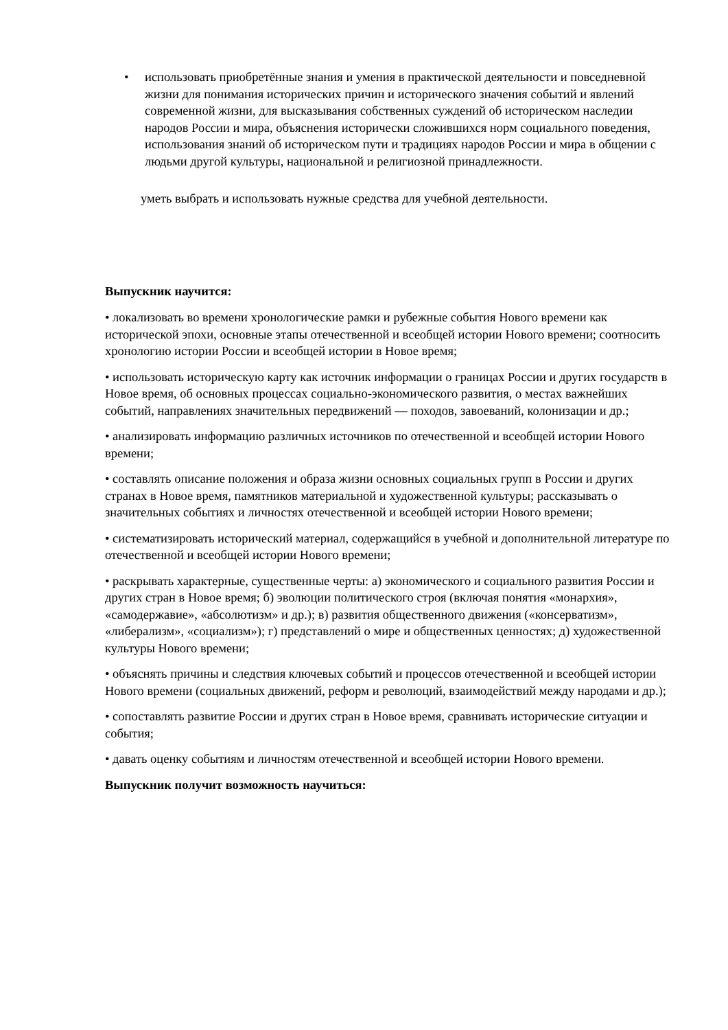• использовать приобретённые знания и умения в практической деятельности и повседневной жизни для понимания исторических причин и исторического значения событий и явлений современной жизни, для высказывания собственных суждений об историческом наследии народов России и мира, объяснения исторически сложившихся норм социального поведения, использования знаний об историческом пути и традициях народов России и мира в общении с людьми другой культуры, национальной и религиозной принадлежности.
уметь выбрать и использовать нужные средства для учебной деятельности.
Выпускник научится:
• локализовать во времени хронологические рамки и рубежные события Нового времени как исторической эпохи, основные этапы отечественной и всеобщей истории Нового времени; соотносить хронологию истории России и всеобщей истории в Новое время;
• использовать историческую карту как источник информации о границах России и других государств в Новое время, об основных процессах социально-экономического развития, о местах важнейших событий, направлениях значительных передвижений — походов, завоеваний, колонизации и др.;
• анализировать информацию различных источников по отечественной и всеобщей истории Нового времени;
• составлять описание положения и образа жизни основных социальных групп в России и других странах в Новое время, памятников материальной и художественной культуры; рассказывать о значительных событиях и личностях отечественной и всеобщей истории Нового времени;
• систематизировать исторический материал, содержащийся в учебной и дополнительной литературе по отечественной и всеобщей истории Нового времени;
• раскрывать характерные, существенные черты: а) экономического и социального развития России и других стран в Новое время; б) эволюции политического строя (включая понятия «монархия», «самодержавие», «абсолютизм» и др.); в) развития общественного движения («консерватизм», «либерализм», «социализм»); г) представлений о мире и общественных ценностях; д) художественной культуры Нового времени;
• объяснять причины и следствия ключевых событий и процессов отечественной и всеобщей истории Нового времени (социальных движений, реформ и революций, взаимодействий между народами и др.);
• сопоставлять развитие России и других стран в Новое время, сравнивать исторические ситуации и события;
• давать оценку событиям и личностям отечественной и всеобщей истории Нового времени.
Выпускник получит возможность научиться: